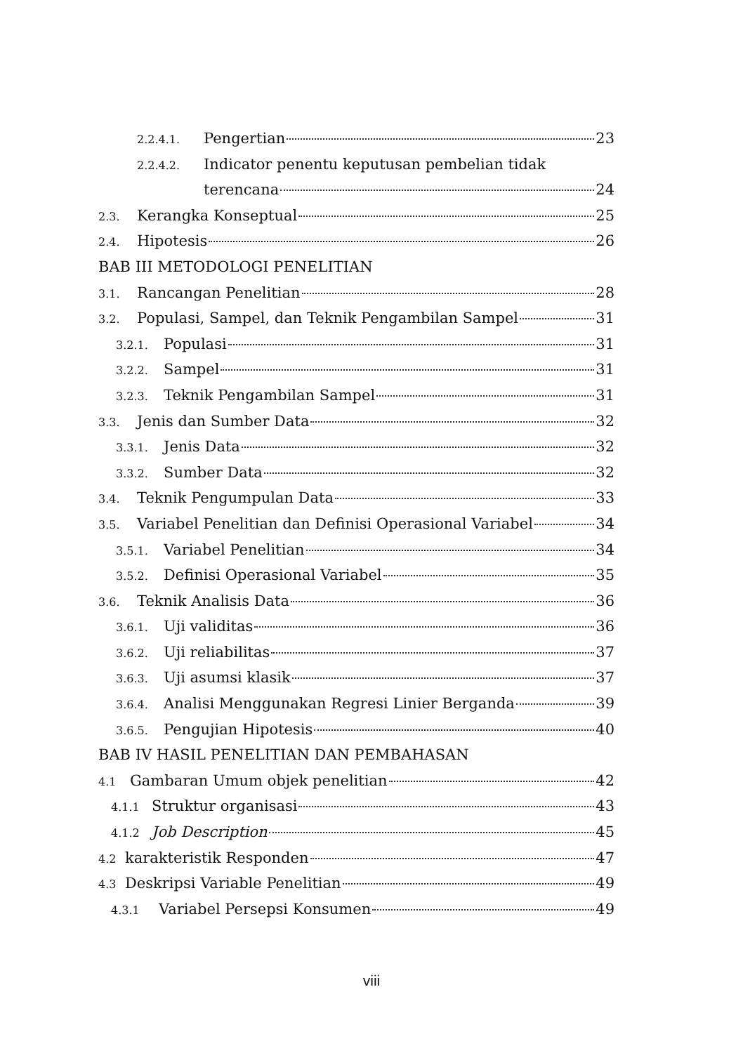2.2.4.1. Pengertian 23
2.2.4.2. Indicator penentu keputusan pembelian tidak
terencana 24
2.3. Kerangka Konseptual 25
2.4. Hipotesis 26
BAB III METODOLOGI PENELITIAN
3.1. Rancangan Penelitian 28
3.2. Populasi, Sampel, dan Teknik Pengambilan Sampel 31
3.2.1. Populasi 31
3.2.2. Sampel 31
3.2.3. Teknik Pengambilan Sampel 31
3.3. Jenis dan Sumber Data 32
3.3.1. Jenis Data 32
3.3.2. Sumber Data 32
3.4. Teknik Pengumpulan Data 33
3.5. Variabel Penelitian dan Definisi Operasional Variabel 34
3.5.1. Variabel Penelitian 34
3.5.2. Definisi Operasional Variabel 35
3.6. Teknik Analisis Data 36
3.6.1. Uji validitas 36
3.6.2. Uji reliabilitas 37
3.6.3. Uji asumsi klasik 37
3.6.4. Analisi Menggunakan Regresi Linier Berganda 39
3.6.5. Pengujian Hipotesis 40
BAB IV HASIL PENELITIAN DAN PEMBAHASAN
4.1 Gambaran Umum objek penelitian 42
4.1.1 Struktur organisasi 43
4.1.2 Job Description 45
4.2 karakteristik Responden 47
4.3 Deskripsi Variable Penelitian 49
4.3.1 Variabel Persepsi Konsumen 49
viii